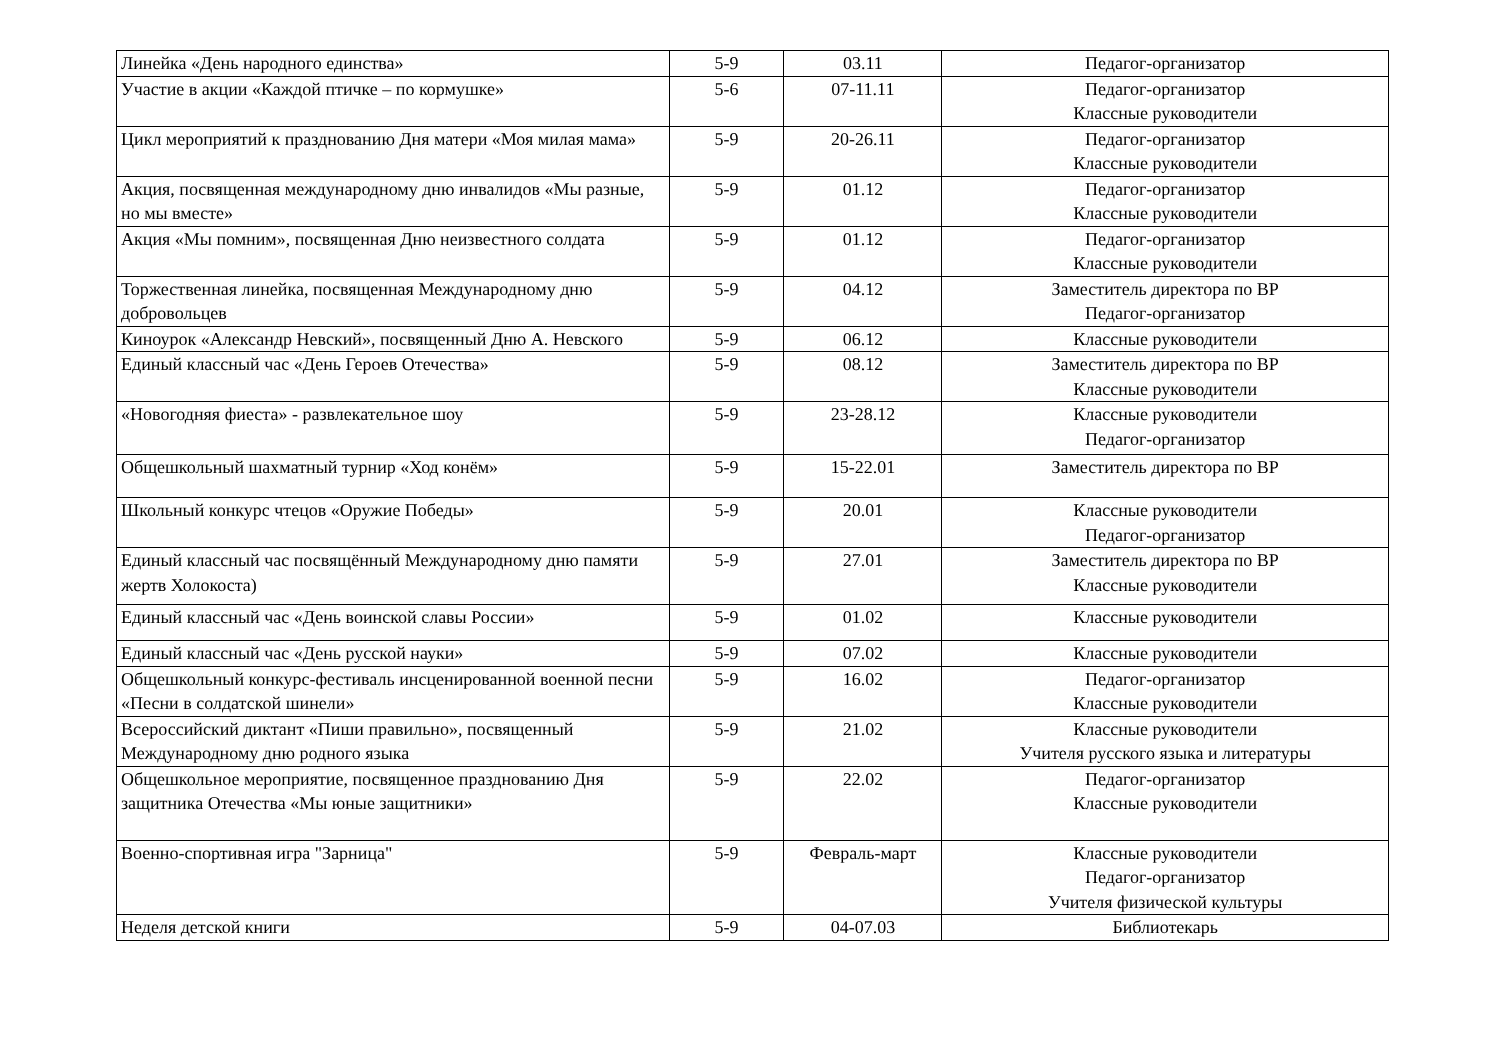| Линейка «День народного единства» | 5-9 | 03.11 | Педагог-организатор |
| Участие в акции «Каждой птичке – по кормушке» | 5-6 | 07-11.11 | Педагог-организатор Классные руководители |
| Цикл мероприятий к празднованию Дня матери «Моя милая мама» | 5-9 | 20-26.11 | Педагог-организатор Классные руководители |
| Акция, посвященная международному дню инвалидов «Мы разные, но мы вместе» | 5-9 | 01.12 | Педагог-организатор Классные руководители |
| Акция «Мы помним», посвященная Дню неизвестного солдата | 5-9 | 01.12 | Педагог-организатор Классные руководители |
| Торжественная линейка, посвященная Международному дню добровольцев | 5-9 | 04.12 | Заместитель директора по ВР Педагог-организатор |
| Киноурок «Александр Невский», посвященный Дню А. Невского | 5-9 | 06.12 | Классные руководители |
| Единый классный час «День Героев Отечества» | 5-9 | 08.12 | Заместитель директора по ВР Классные руководители |
| «Новогодняя фиеста» - развлекательное шоу | 5-9 | 23-28.12 | Классные руководители Педагог-организатор |
| Общешкольный шахматный турнир «Ход конём» | 5-9 | 15-22.01 | Заместитель директора по ВР |
| Школьный конкурс чтецов «Оружие Победы» | 5-9 | 20.01 | Классные руководители Педагог-организатор |
| Единый классный час посвящённый Международному дню памяти жертв Холокоста) | 5-9 | 27.01 | Заместитель директора по ВР Классные руководители |
| Единый классный час «День воинской славы России» | 5-9 | 01.02 | Классные руководители |
| Единый классный час «День русской науки» | 5-9 | 07.02 | Классные руководители |
| Общешкольный конкурс-фестиваль инсценированной военной песни «Песни в солдатской шинели» | 5-9 | 16.02 | Педагог-организатор Классные руководители |
| Всероссийский диктант «Пиши правильно», посвященный Международному дню родного языка | 5-9 | 21.02 | Классные руководители Учителя русского языка и литературы |
| Общешкольное мероприятие, посвященное празднованию Дня защитника Отечества «Мы юные защитники» | 5-9 | 22.02 | Педагог-организатор Классные руководители |
| Военно-спортивная игра "Зарница" | 5-9 | Февраль-март | Классные руководители Педагог-организатор Учителя физической культуры |
| Неделя детской книги | 5-9 | 04-07.03 | Библиотекарь |